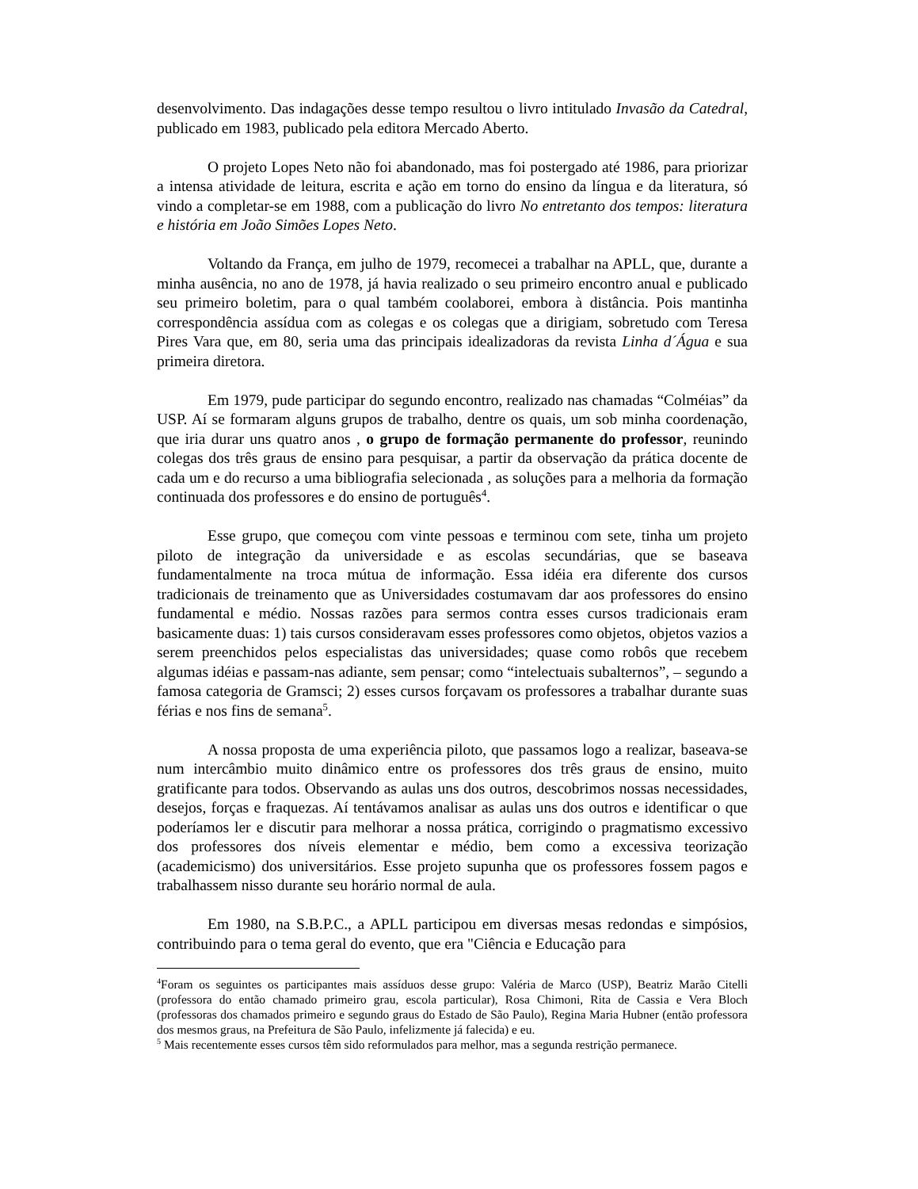desenvolvimento. Das indagações desse tempo resultou o livro intitulado Invasão da Catedral, publicado em 1983, publicado pela editora Mercado Aberto.
O projeto Lopes Neto não foi abandonado, mas foi postergado até 1986, para priorizar a intensa atividade de leitura, escrita e ação em torno do ensino da língua e da literatura, só vindo a completar-se em 1988, com a publicação do livro No entretanto dos tempos: literatura e história em João Simões Lopes Neto.
Voltando da França, em julho de 1979, recomecei a trabalhar na APLL, que, durante a minha ausência, no ano de 1978, já havia realizado o seu primeiro encontro anual e publicado seu primeiro boletim, para o qual também coolaborei, embora à distância. Pois mantinha correspondência assídua com as colegas e os colegas que a dirigiam, sobretudo com Teresa Pires Vara que, em 80, seria uma das principais idealizadoras da revista Linha d´Água e sua primeira diretora.
Em 1979, pude participar do segundo encontro, realizado nas chamadas “Colméias” da USP. Aí se formaram alguns grupos de trabalho, dentre os quais, um sob minha coordenação, que iria durar uns quatro anos , o grupo de formação permanente do professor, reunindo colegas dos três graus de ensino para pesquisar, a partir da observação da prática docente de cada um e do recurso a uma bibliografia selecionada , as soluções para a melhoria da formação continuada dos professores e do ensino de português<sup>4</sup>.
Esse grupo, que começou com vinte pessoas e terminou com sete, tinha um projeto piloto de integração da universidade e as escolas secundárias, que se baseava fundamentalmente na troca mútua de informação. Essa idéia era diferente dos cursos tradicionais de treinamento que as Universidades costumavam dar aos professores do ensino fundamental e médio. Nossas razões para sermos contra esses cursos tradicionais eram basicamente duas: 1) tais cursos consideravam esses professores como objetos, objetos vazios a serem preenchidos pelos especialistas das universidades; quase como robôs que recebem algumas idéias e passam-nas adiante, sem pensar; como “intelectuais subalternos”, – segundo a famosa categoria de Gramsci; 2) esses cursos forçavam os professores a trabalhar durante suas férias e nos fins de semana<sup>5</sup>.
A nossa proposta de uma experiência piloto, que passamos logo a realizar, baseava-se num intercâmbio muito dinâmico entre os professores dos três graus de ensino, muito gratificante para todos. Observando as aulas uns dos outros, descobrimos nossas necessidades, desejos, forças e fraquezas. Aí tentávamos analisar as aulas uns dos outros e identificar o que poderíamos ler e discutir para melhorar a nossa prática, corrigindo o pragmatismo excessivo dos professores dos níveis elementar e médio, bem como a excessiva teorização (academicismo) dos universitários. Esse projeto supunha que os professores fossem pagos e trabalhassem nisso durante seu horário normal de aula.
Em 1980, na S.B.P.C., a APLL participou em diversas mesas redondas e simpósios, contribuindo para o tema geral do evento, que era "Ciência e Educação para
<sup>4</sup> Foram os seguintes os participantes mais assíduos desse grupo: Valéria de Marco (USP), Beatriz Marão Citelli (professora do então chamado primeiro grau, escola particular), Rosa Chimoni, Rita de Cassia e Vera Bloch (professoras dos chamados primeiro e segundo graus do Estado de São Paulo), Regina Maria Hubner (então professora dos mesmos graus, na Prefeitura de São Paulo, infelizmente já falecida) e eu.
<sup>5</sup> Mais recentemente esses cursos têm sido reformulados para melhor, mas a segunda restrição permanece.